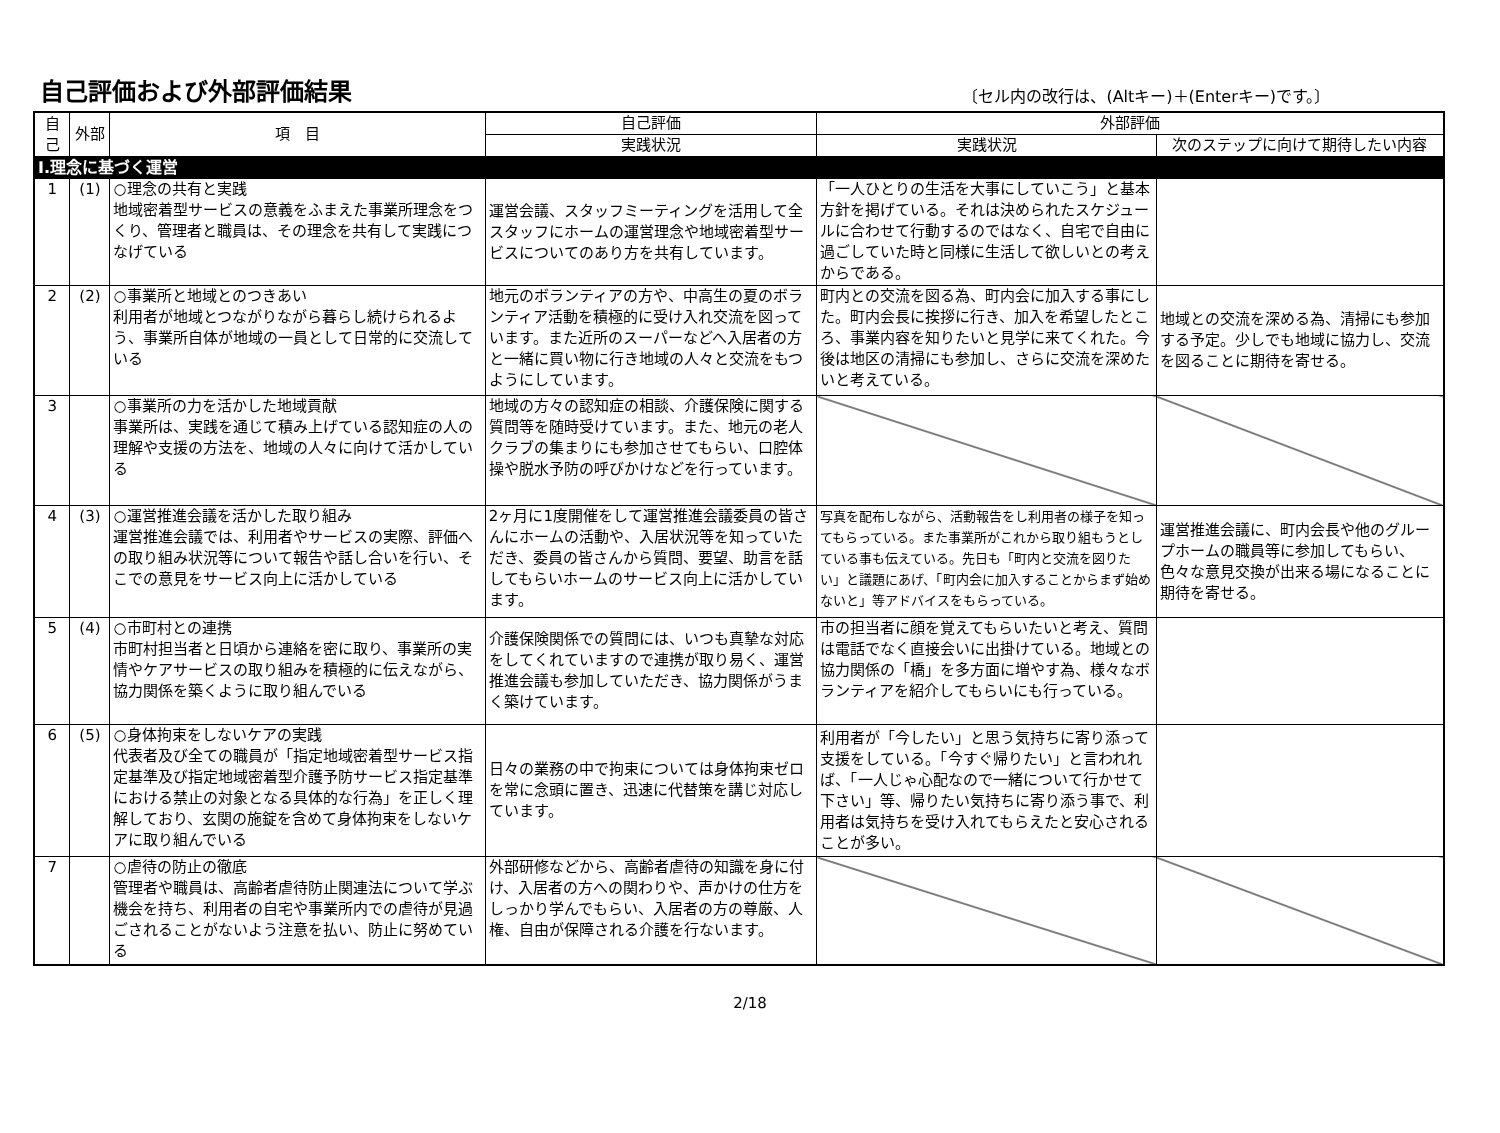自己評価および外部評価結果
〔セル内の改行は、(Altキー)＋(Enterキー)です。〕
| 自己 | 外部 | 項 目 | 自己評価 | 外部評価 | |
| --- | --- | --- | --- | --- | --- |
| | | | 実践状況 | 実践状況 | 次のステップに向けて期待したい内容 |
| Ⅰ.理念に基づく運営 | | | | | |
| 1 | (1) | ○理念の共有と実践 地域密着型サービスの意義をふまえた事業所理念をつくり、管理者と職員は、その理念を共有して実践につなげている | 運営会議、スタッフミーティングを活用して全スタッフにホームの運営理念や地域密着型サービスについてのあり方を共有しています。 | 「一人ひとりの生活を大事にしていこう」と基本方針を掲げている。それは決められたスケジュールに合わせて行動するのではなく、自宅で自由に過ごしていた時と同様に生活して欲しいとの考えからである。 | |
| 2 | (2) | ○事業所と地域とのつきあい 利用者が地域とつながりながら暮らし続けられるよう、事業所自体が地域の一員として日常的に交流している | 地元のボランティアの方や、中高生の夏のボランティア活動を積極的に受け入れ交流を図っています。また近所のスーパーなどへ入居者の方と一緒に買い物に行き地域の人々と交流をもつようにしています。 | 町内との交流を図る為、町内会に加入する事にした。町内会長に挨拶に行き、加入を希望したところ、事業内容を知りたいと見学に来てくれた。今後は地区の清掃にも参加し、さらに交流を深めたいと考えている。 | 地域との交流を深める為、清掃にも参加する予定。少しでも地域に協力し、交流を図ることに期待を寄せる。 |
| 3 | | ○事業所の力を活かした地域貢献 事業所は、実践を通じて積み上げている認知症の人の理解や支援の方法を、地域の人々に向けて活かしている | 地域の方々の認知症の相談、介護保険に関する質問等を随時受けています。また、地元の老人クラブの集まりにも参加させてもらい、口腔体操や脱水予防の呼びかけなどを行っています。 | | |
| 4 | (3) | ○運営推進会議を活かした取り組み 運営推進会議では、利用者やサービスの実際、評価への取り組み状況等について報告や話し合いを行い、そこでの意見をサービス向上に活かしている | 2ヶ月に1度開催をして運営推進会議委員の皆さんにホームの活動や、入居状況等を知っていただき、委員の皆さんから質問、要望、助言を話してもらいホームのサービス向上に活かしています。 | 写真を配布しながら、活動報告をし利用者の様子を知ってもらっている。また事業所がこれから取り組もうとしている事も伝えている。先日も「町内と交流を図りたい」と議題にあげ、「町内会に加入することからまず始めないと」等アドバイスをもらっている。 | 運営推進会議に、町内会長や他のグループホームの職員等に参加してもらい、色々な意見交換が出来る場になることに期待を寄せる。 |
| 5 | (4) | ○市町村との連携 市町村担当者と日頃から連絡を密に取り、事業所の実情やケアサービスの取り組みを積極的に伝えながら、協力関係を築くように取り組んでいる | 介護保険関係での質問には、いつも真摯な対応をしてくれていますので連携が取り易く、運営推進会議も参加していただき、協力関係がうまく築けています。 | 市の担当者に顔を覚えてもらいたいと考え、質問は電話でなく直接会いに出掛けている。地域との協力関係の「橋」を多方面に増やす為、様々なボランティアを紹介してもらいにも行っている。 | |
| 6 | (5) | ○身体拘束をしないケアの実践 代表者及び全ての職員が「指定地域密着型サービス指定基準及び指定地域密着型介護予防サービス指定基準における禁止の対象となる具体的な行為」を正しく理解しており、玄関の施錠を含めて身体拘束をしないケアに取り組んでいる | 日々の業務の中で拘束については身体拘束ゼロを常に念頭に置き、迅速に代替策を講じ対応しています。 | 利用者が「今したい」と思う気持ちに寄り添って支援をしている。「今すぐ帰りたい」と言われれば、「一人じゃ心配なので一緒について行かせて下さい」等、帰りたい気持ちに寄り添う事で、利用者は気持ちを受け入れてもらえたと安心されることが多い。 | |
| 7 | | ○虐待の防止の徹底 管理者や職員は、高齢者虐待防止関連法について学ぶ機会を持ち、利用者の自宅や事業所内での虐待が見過ごされることがないよう注意を払い、防止に努めている | 外部研修などから、高齢者虐待の知識を身に付け、入居者の方への関わりや、声かけの仕方をしっかり学んでもらい、入居者の方の尊厳、人権、自由が保障される介護を行ないます。 | | |
2/18